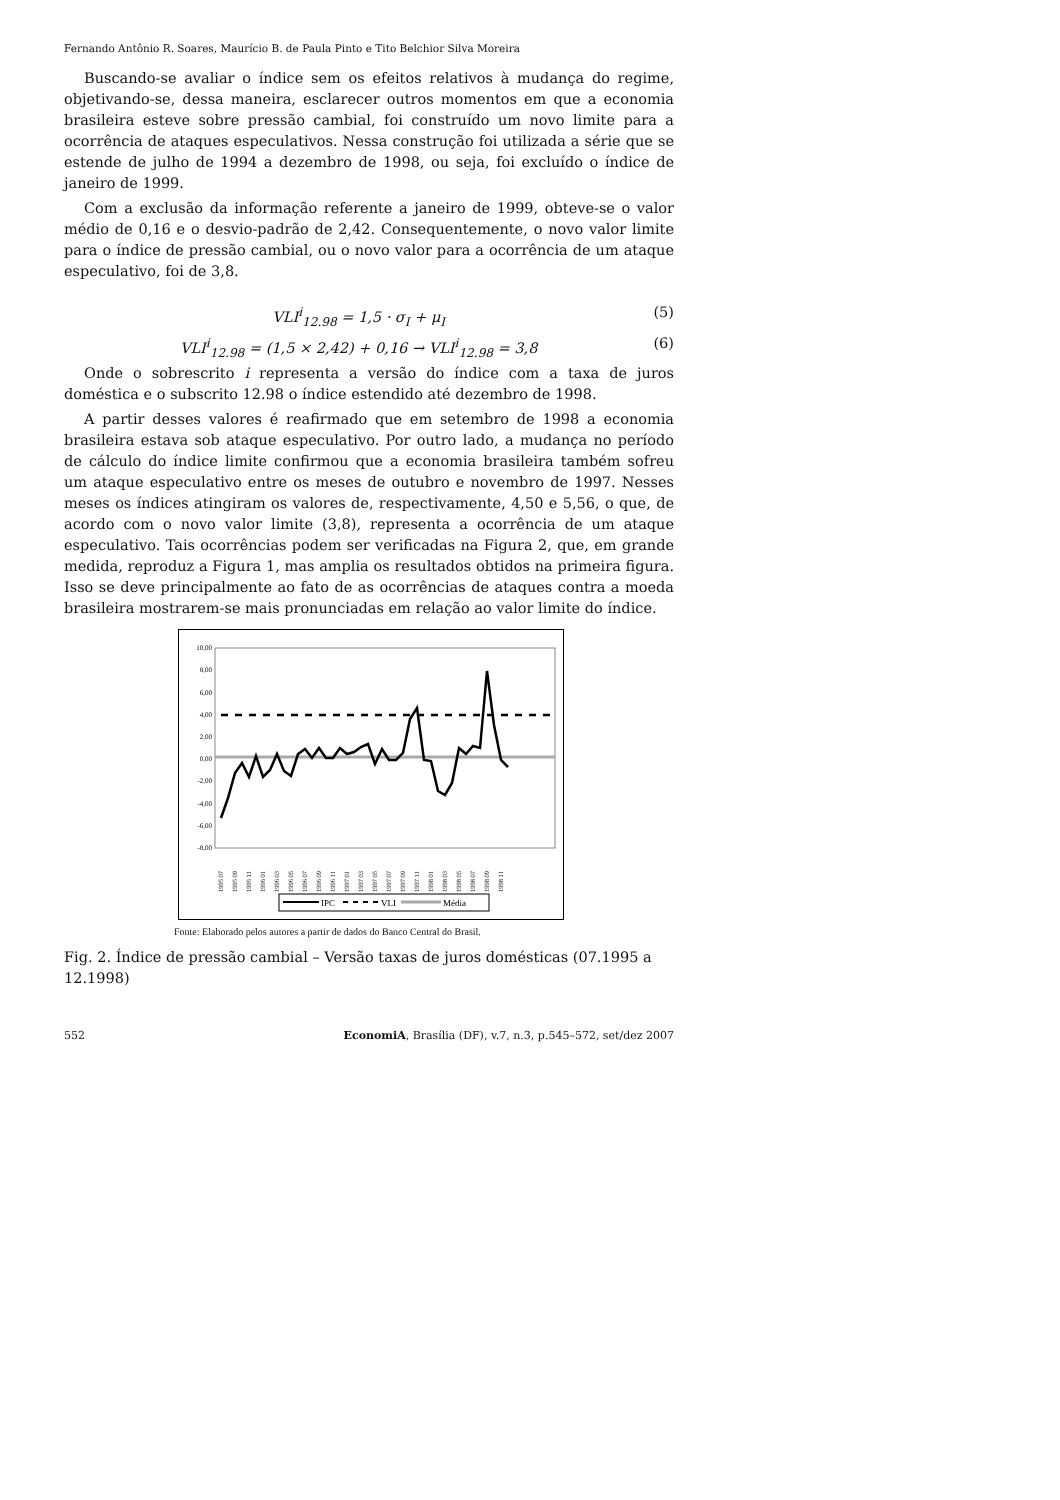Fernando Antônio R. Soares, Maurício B. de Paula Pinto e Tito Belchior Silva Moreira
Buscando-se avaliar o índice sem os efeitos relativos à mudança do regime, objetivando-se, dessa maneira, esclarecer outros momentos em que a economia brasileira esteve sobre pressão cambial, foi construído um novo limite para a ocorrência de ataques especulativos. Nessa construção foi utilizada a série que se estende de julho de 1994 a dezembro de 1998, ou seja, foi excluído o índice de janeiro de 1999.
Com a exclusão da informação referente a janeiro de 1999, obteve-se o valor médio de 0,16 e o desvio-padrão de 2,42. Consequentemente, o novo valor limite para o índice de pressão cambial, ou o novo valor para a ocorrência de um ataque especulativo, foi de 3,8.
VLI<sup>i</sup><sub>12.98</sub> = 1,5 · σ<sub>I</sub> + μ<sub>I</sub> (5)
VLI<sup>i</sup><sub>12.98</sub> = (1,5 × 2,42) + 0,16 → VLI<sup>i</sup><sub>12.98</sub> = 3,8 (6)
Onde o sobrescrito i representa a versão do índice com a taxa de juros doméstica e o subscrito 12.98 o índice estendido até dezembro de 1998.
A partir desses valores é reafirmado que em setembro de 1998 a economia brasileira estava sob ataque especulativo. Por outro lado, a mudança no período de cálculo do índice limite confirmou que a economia brasileira também sofreu um ataque especulativo entre os meses de outubro e novembro de 1997. Nesses meses os índices atingiram os valores de, respectivamente, 4,50 e 5,56, o que, de acordo com o novo valor limite (3,8), representa a ocorrência de um ataque especulativo. Tais ocorrências podem ser verificadas na Figura 2, que, em grande medida, reproduz a Figura 1, mas amplia os resultados obtidos na primeira figura. Isso se deve principalmente ao fato de as ocorrências de ataques contra a moeda brasileira mostrarem-se mais pronunciadas em relação ao valor limite do índice.
10,00
8,00
6,00
4,00
2,00
0,00
-2,00
-4,00
-6,00
-8,00
1995 07
1995 09
1995 11
1996 01
1996 03
1996 05
1996 07
1996 09
1996 11
1997 01
1997 03
1997 05
1997 07
1997 09
1997 11
1998 01
1998 03
1998 05
1998 07
1998 09
1998 11
IPC
VLI
Média
Fonte: Elaborado pelos autores a partir de dados do Banco Central do Brasil.
Fig. 2. Índice de pressão cambial – Versão taxas de juros domésticas (07.1995 a 12.1998)
552 EconomiA, Brasília (DF), v.7, n.3, p.545–572, set/dez 2007